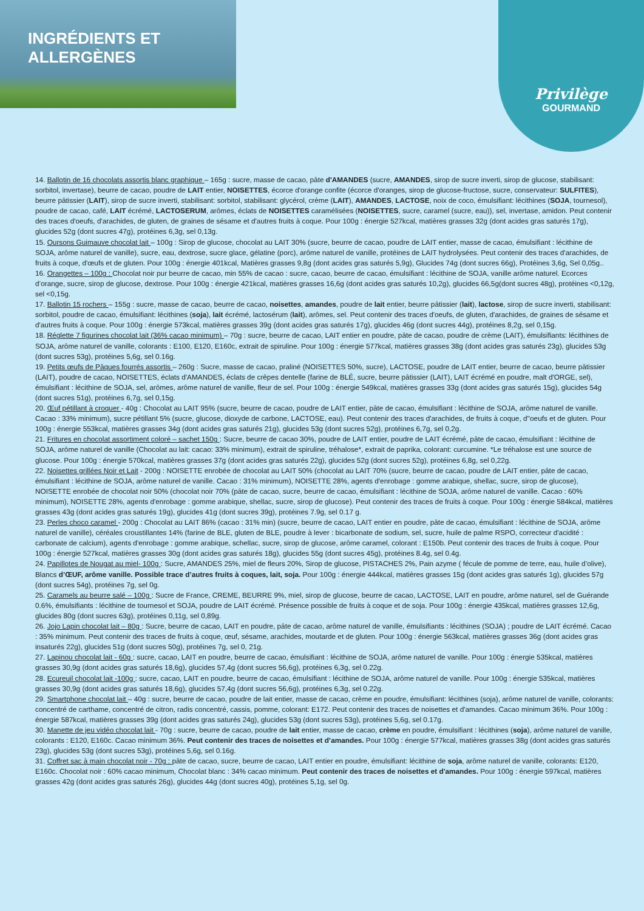INGRÉDIENTS ET ALLERGÈNES Privilège
GOURMAND
14. Ballotin de 16 chocolats assortis blanc graphique – 165g : sucre, masse de cacao, pâte d'AMANDES (sucre, AMANDES, sirop de sucre inverti, sirop de glucose, stabilisant: sorbitol, invertase), beurre de cacao, poudre de LAIT entier, NOISETTES, écorce d'orange confite (écorce d'oranges, sirop de glucose-fructose, sucre, conservateur: SULFITES), beurre pâtissier (LAIT), sirop de sucre inverti, stabilisant: sorbitol, stabilisant: glycérol, crème (LAIT), AMANDES, LACTOSE, noix de coco, émulsifiant: lécithines (SOJA, tournesol), poudre de cacao, café, LAIT écrémé, LACTOSERUM, arômes, éclats de NOISETTES caramélisées (NOISETTES, sucre, caramel (sucre, eau)), sel, invertase, amidon. Peut contenir des traces d'oeufs, d'arachides, de gluten, de graines de sésame et d'autres fruits à coque. Pour 100g : énergie 527kcal, matières grasses 32g (dont acides gras saturés 17g), glucides 52g (dont sucres 47g), protéines 6,3g, sel 0,13g.
15. Oursons Guimauve chocolat lait – 100g : Sirop de glucose, chocolat au LAIT 30% (sucre, beurre de cacao, poudre de LAIT entier, masse de cacao, émulsifiant : lécithine de SOJA, arôme naturel de vanille), sucre, eau, dextrose, sucre glace, gélatine (porc), arôme naturel de vanille, protéines de LAIT hydrolysées. Peut contenir des traces d'arachides, de fruits à coque, d'œufs et de gluten. Pour 100g : énergie 401kcal, Matières grasses 9,8g (dont acides gras saturés 5,9g), Glucides 74g (dont sucres 66g), Protéines 3,6g, Sel 0,05g..
16. Orangettes – 100g : Chocolat noir pur beurre de cacao, min 55% de cacao : sucre, cacao, beurre de cacao, émulsifiant : lécithine de SOJA, vanille arôme naturel. Ecorces d’orange, sucre, sirop de glucose, dextrose. Pour 100g : énergie 421kcal, matières grasses 16,6g (dont acides gras saturés 10,2g), glucides 66,5g(dont sucres 48g), protéines <0,12g, sel <0,15g.
17. Ballotin 15 rochers – 155g : sucre, masse de cacao, beurre de cacao, noisettes, amandes, poudre de lait entier, beurre pâtissier (lait), lactose, sirop de sucre inverti, stabilisant: sorbitol, poudre de cacao, émulsifiant: lécithines (soja), lait écrémé, lactosérum (lait), arômes, sel. Peut contenir des traces d'oeufs, de gluten, d'arachides, de graines de sésame et d'autres fruits à coque. Pour 100g : énergie 573kcal, matières grasses 39g (dont acides gras saturés 17g), glucides 46g (dont sucres 44g), protéines 8,2g, sel 0,15g.
18. Réglette 7 figurines chocolat lait (36% cacao minimum) – 70g : sucre, beurre de cacao, LAIT entier en poudre, pâte de cacao, poudre de crème (LAIT), émulsifiants: lécithines de SOJA, arôme naturel de vanille, colorants : E100, E120, E160c, extrait de spiruline. Pour 100g : énergie 577kcal, matières grasses 38g (dont acides gras saturés 23g), glucides 53g (dont sucres 53g), protéines 5,6g, sel 0.16g.
19. Petits œufs de Pâques fourrés assortis – 260g : Sucre, masse de cacao, praliné (NOISETTES 50%, sucre), LACTOSE, poudre de LAIT entier, beurre de cacao, beurre pâtissier (LAIT), poudre de cacao, NOISETTES, éclats d'AMANDES, éclats de crêpes dentelle (farine de BLÉ, sucre, beurre pâtissier (LAIT), LAIT écrémé en poudre, malt d'ORGE, sel), émulsifiant : lécithine de SOJA, sel, arômes, arôme naturel de vanille, fleur de sel. Pour 100g : énergie 549kcal, matières grasses 33g (dont acides gras saturés 15g), glucides 54g (dont sucres 51g), protéines 6,7g, sel 0,15g.
20. Œuf pétillant à croquer - 40g : Chocolat au LAIT 95% (sucre, beurre de cacao, poudre de LAIT entier, pâte de cacao, émulsifiant : lécithine de SOJA, arôme naturel de vanille. Cacao : 33% minimum), sucre pétillant 5% (sucre, glucose, dioxyde de carbone, LACTOSE, eau). Peut contenir des traces d'arachides, de fruits à coque, d''oeufs et de gluten. Pour 100g : énergie 553kcal, matières grasses 34g (dont acides gras saturés 21g), glucides 53g (dont sucres 52g), protéines 6,7g, sel 0,2g.
21. Fritures en chocolat assortiment coloré – sachet 150g : Sucre, beurre de cacao 30%, poudre de LAIT entier, poudre de LAIT écrémé, pâte de cacao, émulsifiant : lécithine de SOJA, arôme naturel de vanille (Chocolat au lait: cacao: 33% minimum), extrait de spiruline, tréhalose*, extrait de paprika, colorant: curcumine. *Le tréhalose est une source de glucose. Pour 100g : énergie 570kcal, matières grasses 37g (dont acides gras saturés 22g), glucides 52g (dont sucres 52g), protéines 6,8g, sel 0,22g.
22. Noisettes grillées Noir et Lait - 200g : NOISETTE enrobée de chocolat au LAIT 50% (chocolat au LAIT 70% (sucre, beurre de cacao, poudre de LAIT entier, pâte de cacao, émulsifiant : lécithine de SOJA, arôme naturel de vanille. Cacao : 31% minimum), NOISETTE 28%, agents d'enrobage : gomme arabique, shellac, sucre, sirop de glucose), NOISETTE enrobée de chocolat noir 50% (chocolat noir 70% (pâte de cacao, sucre, beurre de cacao, émulsifiant : lécithine de SOJA, arôme naturel de vanille. Cacao : 60% minimum), NOISETTE 28%, agents d'enrobage : gomme arabique, shellac, sucre, sirop de glucose). Peut contenir des traces de fruits à coque. Pour 100g : énergie 584kcal, matières grasses 43g (dont acides gras saturés 19g), glucides 41g (dont sucres 39g), protéines 7.9g, sel 0.17 g.
23. Perles choco caramel - 200g : Chocolat au LAIT 86% (cacao : 31% min) (sucre, beurre de cacao, LAIT entier en poudre, pâte de cacao, émulsifiant : lécithine de SOJA, arôme naturel de vanille), céréales croustillantes 14% (farine de BLE, gluten de BLE, poudre à lever : bicarbonate de sodium, sel, sucre, huile de palme RSPO, correcteur d'acidité : carbonate de calcium), agents d'enrobage : gomme arabique, schellac, sucre, sirop de glucose, arôme caramel, colorant : E150b. Peut contenir des traces de fruits à coque. Pour 100g : énergie 527kcal, matières grasses 30g (dont acides gras saturés 18g), glucides 55g (dont sucres 45g), protéines 8.4g, sel 0.4g.
24. Papillotes de Nougat au miel- 100g : Sucre, AMANDES 25%, miel de fleurs 20%, Sirop de glucose, PISTACHES 2%, Pain azyme ( fécule de pomme de terre, eau, huile d’olive), Blancs d’ŒUF, arôme vanille. Possible trace d’autres fruits à coques, lait, soja. Pour 100g : énergie 444kcal, matières grasses 15g (dont acides gras saturés 1g), glucides 57g (dont sucres 54g), protéines 7g, sel 0g.
25. Caramels au beurre salé – 100g : Sucre de France, CREME, BEURRE 9%, miel, sirop de glucose, beurre de cacao, LACTOSE, LAIT en poudre, arôme naturel, sel de Guérande 0.6%, émulsifiants : lécithine de tournesol et SOJA, poudre de LAIT écrémé. Présence possible de fruits à coque et de soja. Pour 100g : énergie 435kcal, matières grasses 12,6g, glucides 80g (dont sucres 63g), protéines 0,11g, sel 0,89g.
26. Jojo Lapin chocolat lait – 80g : Sucre, beurre de cacao, LAIT en poudre, pâte de cacao, arôme naturel de vanille, émulsifiants : lécithines (SOJA) ; poudre de LAIT écrémé. Cacao : 35% minimum. Peut contenir des traces de fruits à coque, œuf, sésame, arachides, moutarde et de gluten. Pour 100g : énergie 563kcal, matières grasses 36g (dont acides gras insaturés 22g), glucides 51g (dont sucres 50g), protéines 7g, sel 0, 21g.
27. Lapinou chocolat lait - 60g : sucre, cacao, LAIT en poudre, beurre de cacao, émulsifiant : lécithine de SOJA, arôme naturel de vanille. Pour 100g : énergie 535kcal, matières grasses 30,9g (dont acides gras saturés 18,6g), glucides 57,4g (dont sucres 56,6g), protéines 6,3g, sel 0.22g.
28. Ecureuil chocolat lait -100g : sucre, cacao, LAIT en poudre, beurre de cacao, émulsifiant : lécithine de SOJA, arôme naturel de vanille. Pour 100g : énergie 535kcal, matières grasses 30,9g (dont acides gras saturés 18,6g), glucides 57,4g (dont sucres 56,6g), protéines 6,3g, sel 0.22g.
29. Smartphone chocolat lait – 40g : sucre, beurre de cacao, poudre de lait entier, masse de cacao, crème en poudre, émulsifiant: lécithines (soja), arôme naturel de vanille, colorants: concentré de carthame, concentré de citron, radis concentré, cassis, pomme, colorant: E172. Peut contenir des traces de noisettes et d'amandes. Cacao minimum 36%. Pour 100g : énergie 587kcal, matières grasses 39g (dont acides gras saturés 24g), glucides 53g (dont sucres 53g), protéines 5,6g, sel 0.17g.
30. Manette de jeu vidéo chocolat lait - 70g : sucre, beurre de cacao, poudre de lait entier, masse de cacao, crème en poudre, émulsifiant : lécithines (soja), arôme naturel de vanille, colorants : E120, E160c. Cacao minimum 36%. Peut contenir des traces de noisettes et d’amandes. Pour 100g : énergie 577kcal, matières grasses 38g (dont acides gras saturés 23g), glucides 53g (dont sucres 53g), protéines 5,6g, sel 0.16g.
31. Coffret sac à main chocolat noir - 70g : pâte de cacao, sucre, beurre de cacao, LAIT entier en poudre, émulsifiant: lécithine de soja, arôme naturel de vanille, colorants: E120, E160c. Chocolat noir : 60% cacao minimum, Chocolat blanc : 34% cacao minimum. Peut contenir des traces de noisettes et d'amandes. Pour 100g : énergie 597kcal, matières grasses 42g (dont acides gras saturés 26g), glucides 44g (dont sucres 40g), protéines 5,1g, sel 0g.